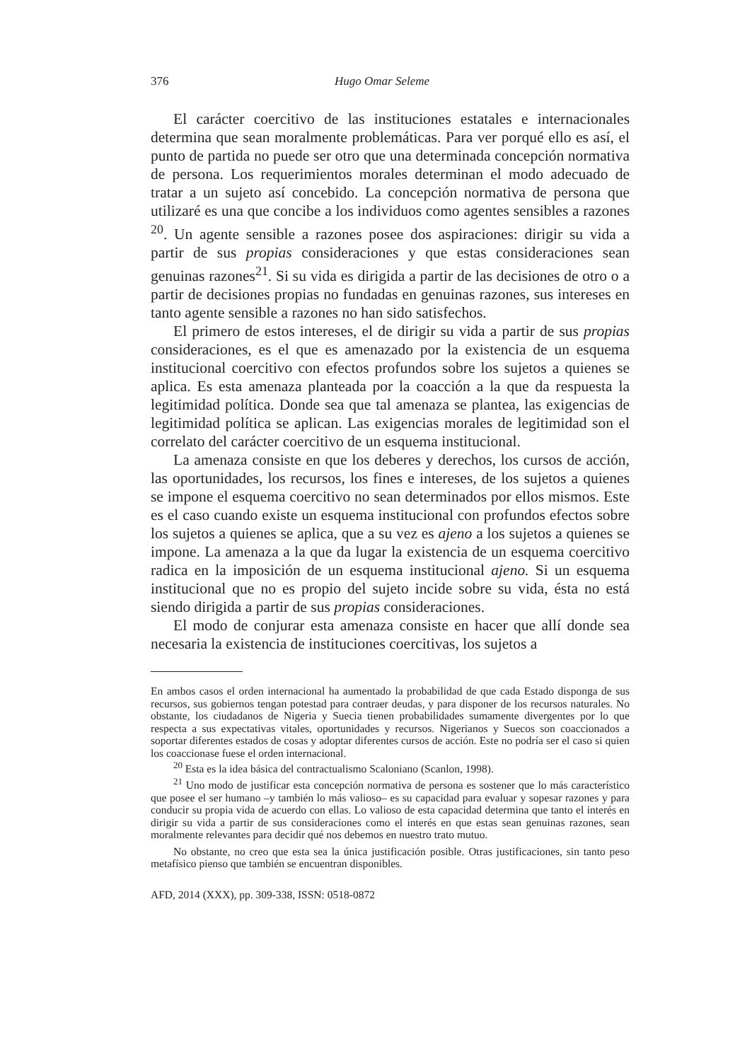376 Hugo Omar Seleme
El carácter coercitivo de las instituciones estatales e internacionales determina que sean moralmente problemáticas. Para ver porqué ello es así, el punto de partida no puede ser otro que una determinada concepción normativa de persona. Los requerimientos morales determinan el modo adecuado de tratar a un sujeto así concebido. La concepción normativa de persona que utilizaré es una que concibe a los individuos como agentes sensibles a razones <sup>20</sup>. Un agente sensible a razones posee dos aspiraciones: dirigir su vida a partir de sus propias consideraciones y que estas consideraciones sean genuinas razones<sup>21</sup>. Si su vida es dirigida a partir de las decisiones de otro o a partir de decisiones propias no fundadas en genuinas razones, sus intereses en tanto agente sensible a razones no han sido satisfechos.
El primero de estos intereses, el de dirigir su vida a partir de sus propias consideraciones, es el que es amenazado por la existencia de un esquema institucional coercitivo con efectos profundos sobre los sujetos a quienes se aplica. Es esta amenaza planteada por la coacción a la que da respuesta la legitimidad política. Donde sea que tal amenaza se plantea, las exigencias de legitimidad política se aplican. Las exigencias morales de legitimidad son el correlato del carácter coercitivo de un esquema institucional.
La amenaza consiste en que los deberes y derechos, los cursos de acción, las oportunidades, los recursos, los fines e intereses, de los sujetos a quienes se impone el esquema coercitivo no sean determinados por ellos mismos. Este es el caso cuando existe un esquema institucional con profundos efectos sobre los sujetos a quienes se aplica, que a su vez es ajeno a los sujetos a quienes se impone. La amenaza a la que da lugar la existencia de un esquema coercitivo radica en la imposición de un esquema institucional ajeno. Si un esquema institucional que no es propio del sujeto incide sobre su vida, ésta no está siendo dirigida a partir de sus propias consideraciones.
El modo de conjurar esta amenaza consiste en hacer que allí donde sea necesaria la existencia de instituciones coercitivas, los sujetos a
En ambos casos el orden internacional ha aumentado la probabilidad de que cada Estado disponga de sus recursos, sus gobiernos tengan potestad para contraer deudas, y para disponer de los recursos naturales. No obstante, los ciudadanos de Nigeria y Suecia tienen probabilidades sumamente divergentes por lo que respecta a sus expectativas vitales, oportunidades y recursos. Nigerianos y Suecos son coaccionados a soportar diferentes estados de cosas y adoptar diferentes cursos de acción. Este no podría ser el caso si quien los coaccionase fuese el orden internacional.
<sup>20</sup> Esta es la idea básica del contractualismo Scaloniano (Scanlon, 1998).
<sup>21</sup> Uno modo de justificar esta concepción normativa de persona es sostener que lo más característico que posee el ser humano –y también lo más valioso– es su capacidad para evaluar y sopesar razones y para conducir su propia vida de acuerdo con ellas. Lo valioso de esta capacidad determina que tanto el interés en dirigir su vida a partir de sus consideraciones como el interés en que estas sean genuinas razones, sean moralmente relevantes para decidir qué nos debemos en nuestro trato mutuo.
No obstante, no creo que esta sea la única justificación posible. Otras justificaciones, sin tanto peso metafísico pienso que también se encuentran disponibles.
AFD, 2014 (XXX), pp. 309-338, ISSN: 0518-0872